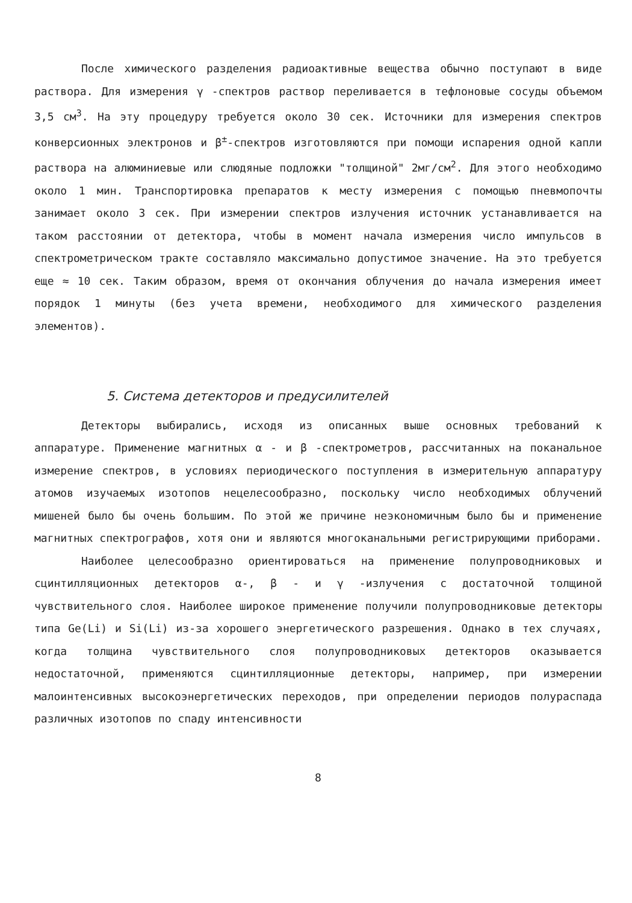После химического разделения радиоактивные вещества обычно поступают в виде раствора. Для измерения γ -спектров раствор переливается в тефлоновые сосуды объемом 3,5 см<sup>3</sup>. На эту процедуру требуется около 30 сек. Источники для измерения спектров конверсионных электронов и β<sup>±</sup>-спектров изготовляются при помощи испарения одной капли раствора на алюминиевые или слюдяные подложки "толщиной" 2мг/см<sup>2</sup>. Для этого необходимо около 1 мин. Транспортировка препаратов к месту измерения с помощью пневмопочты занимает около 3 сек. При измерении спектров излучения источник устанавливается на таком расстоянии от детектора, чтобы в момент начала измерения число импульсов в спектрометрическом тракте составляло максимально допустимое значение. На это требуется еще ≈ 10 сек. Таким образом, время от окончания облучения до начала измерения имеет порядок 1 минуты (без учета времени, необходимого для химического разделения элементов).
5. Система детекторов и предусилителей
Детекторы выбирались, исходя из описанных выше основных требований к аппаратуре. Применение магнитных α - и β -спектрометров, рассчитанных на поканальное измерение спектров, в условиях периодического поступления в измерительную аппаратуру атомов изучаемых изотопов нецелесообразно, поскольку число необходимых облучений мишеней было бы очень большим. По этой же причине неэкономичным было бы и применение магнитных спектрографов, хотя они и являются многоканальными регистрирующими приборами.
Наиболее целесообразно ориентироваться на применение полупроводниковых и сцинтилляционных детекторов α-, β - и γ -излучения с достаточной толщиной чувствительного слоя. Наиболее широкое применение получили полупроводниковые детекторы типа Ge(Li) и Si(Li) из-за хорошего энергетического разрешения. Однако в тех случаях, когда толщина чувствительного слоя полупроводниковых детекторов оказывается недостаточной, применяются сцинтилляционные детекторы, например, при измерении малоинтенсивных высокоэнергетических переходов, при определении периодов полураспада различных изотопов по спаду интенсивности
8